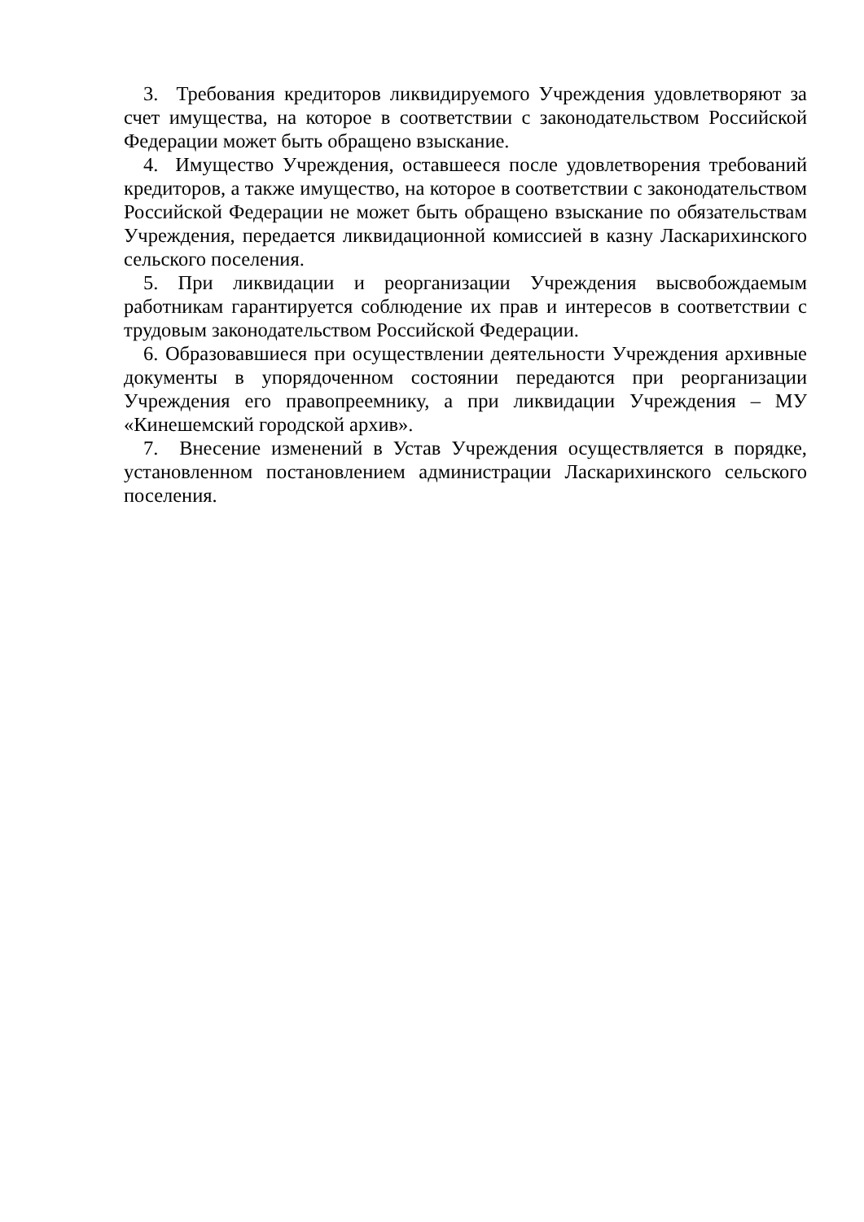3. Требования кредиторов ликвидируемого Учреждения удовлетворяют за счет имущества, на которое в соответствии с законодательством Российской Федерации может быть обращено взыскание.
4. Имущество Учреждения, оставшееся после удовлетворения требований кредиторов, а также имущество, на которое в соответствии с законодательством Российской Федерации не может быть обращено взыскание по обязательствам Учреждения, передается ликвидационной комиссией в казну Ласкарихинского сельского поселения.
5. При ликвидации и реорганизации Учреждения высвобождаемым работникам гарантируется соблюдение их прав и интересов в соответствии с трудовым законодательством Российской Федерации.
6. Образовавшиеся при осуществлении деятельности Учреждения архивные документы в упорядоченном состоянии передаются при реорганизации Учреждения его правопреемнику, а при ликвидации Учреждения – МУ «Кинешемский городской архив».
7. Внесение изменений в Устав Учреждения осуществляется в порядке, установленном постановлением администрации Ласкарихинского сельского поселения.